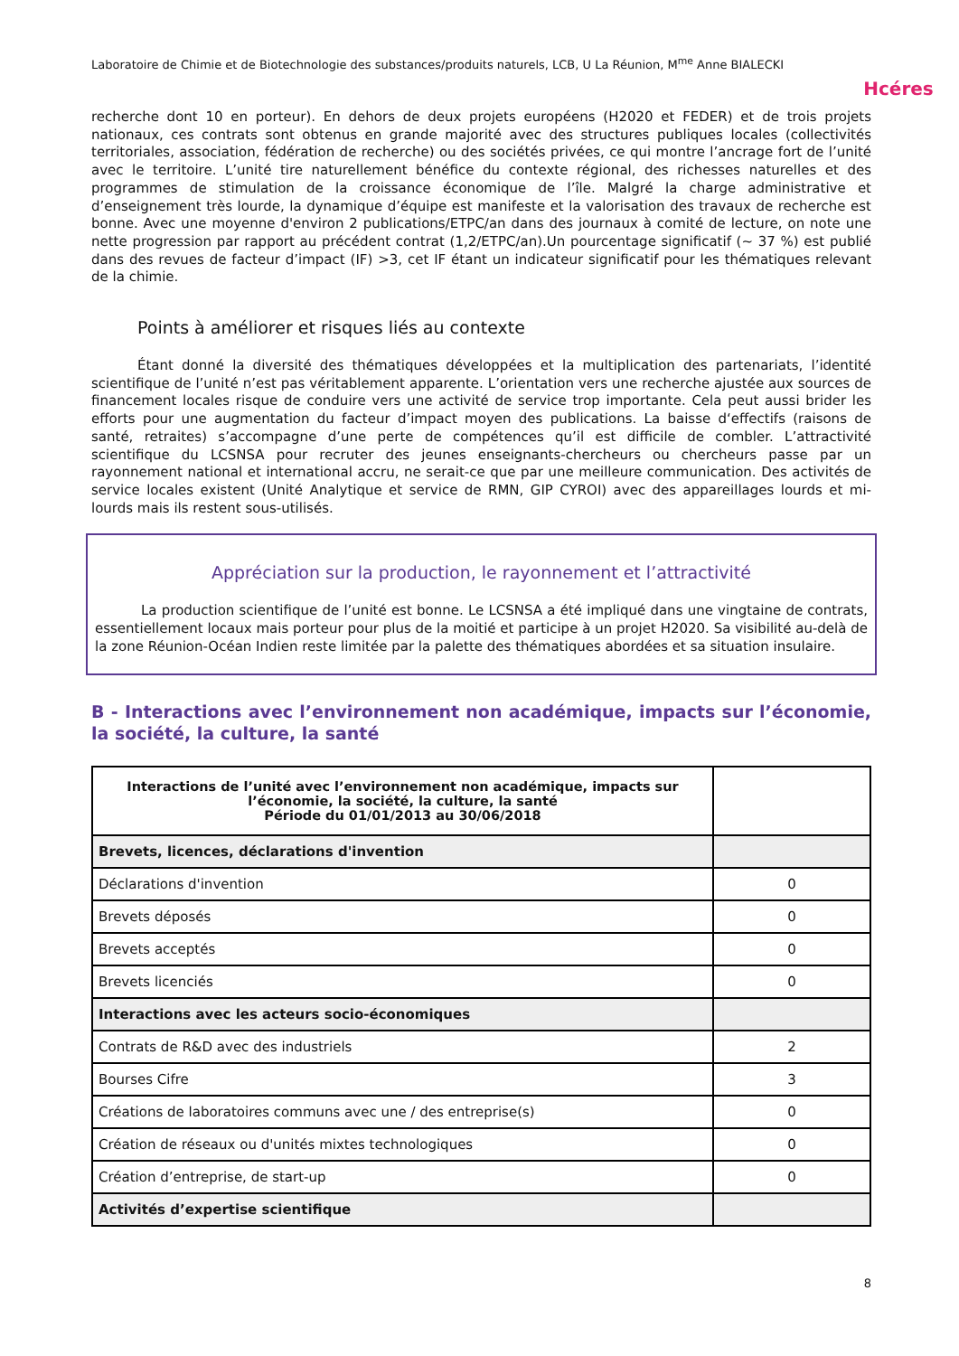Laboratoire de Chimie et de Biotechnologie des substances/produits naturels, LCB, U La Réunion, M<sup>me</sup> Anne BIALECKI
Hcéres
recherche dont 10 en porteur). En dehors de deux projets européens (H2020 et FEDER) et de trois projets nationaux, ces contrats sont obtenus en grande majorité avec des structures publiques locales (collectivités territoriales, association, fédération de recherche) ou des sociétés privées, ce qui montre l’ancrage fort de l’unité avec le territoire. L’unité tire naturellement bénéfice du contexte régional, des richesses naturelles et des programmes de stimulation de la croissance économique de l’île. Malgré la charge administrative et d’enseignement très lourde, la dynamique d’équipe est manifeste et la valorisation des travaux de recherche est bonne. Avec une moyenne d'environ 2 publications/ETPC/an dans des journaux à comité de lecture, on note une nette progression par rapport au précédent contrat (1,2/ETPC/an).Un pourcentage significatif (~ 37 %) est publié dans des revues de facteur d’impact (IF) >3, cet IF étant un indicateur significatif pour les thématiques relevant de la chimie.
Points à améliorer et risques liés au contexte
Étant donné la diversité des thématiques développées et la multiplication des partenariats, l’identité scientifique de l’unité n’est pas véritablement apparente. L’orientation vers une recherche ajustée aux sources de financement locales risque de conduire vers une activité de service trop importante. Cela peut aussi brider les efforts pour une augmentation du facteur d’impact moyen des publications. La baisse d‘effectifs (raisons de santé, retraites) s’accompagne d’une perte de compétences qu’il est difficile de combler. L’attractivité scientifique du LCSNSA pour recruter des jeunes enseignants-chercheurs ou chercheurs passe par un rayonnement national et international accru, ne serait-ce que par une meilleure communication. Des activités de service locales existent (Unité Analytique et service de RMN, GIP CYROI) avec des appareillages lourds et mi-lourds mais ils restent sous-utilisés.
Appréciation sur la production, le rayonnement et l’attractivité
La production scientifique de l’unité est bonne. Le LCSNSA a été impliqué dans une vingtaine de contrats, essentiellement locaux mais porteur pour plus de la moitié et participe à un projet H2020. Sa visibilité au-delà de la zone Réunion-Océan Indien reste limitée par la palette des thématiques abordées et sa situation insulaire.
B - Interactions avec l’environnement non académique, impacts sur l’économie, la société, la culture, la santé
| Interactions de l’unité avec l’environnement non académique, impacts sur l’économie, la société, la culture, la santé Période du 01/01/2013 au 30/06/2018 | |
| --- | --- |
| Brevets, licences, déclarations d'invention | |
| Déclarations d'invention | 0 |
| Brevets déposés | 0 |
| Brevets acceptés | 0 |
| Brevets licenciés | 0 |
| Interactions avec les acteurs socio-économiques | |
| Contrats de R&D avec des industriels | 2 |
| Bourses Cifre | 3 |
| Créations de laboratoires communs avec une / des entreprise(s) | 0 |
| Création de réseaux ou d'unités mixtes technologiques | 0 |
| Création d’entreprise, de start-up | 0 |
| Activités d’expertise scientifique | |
8